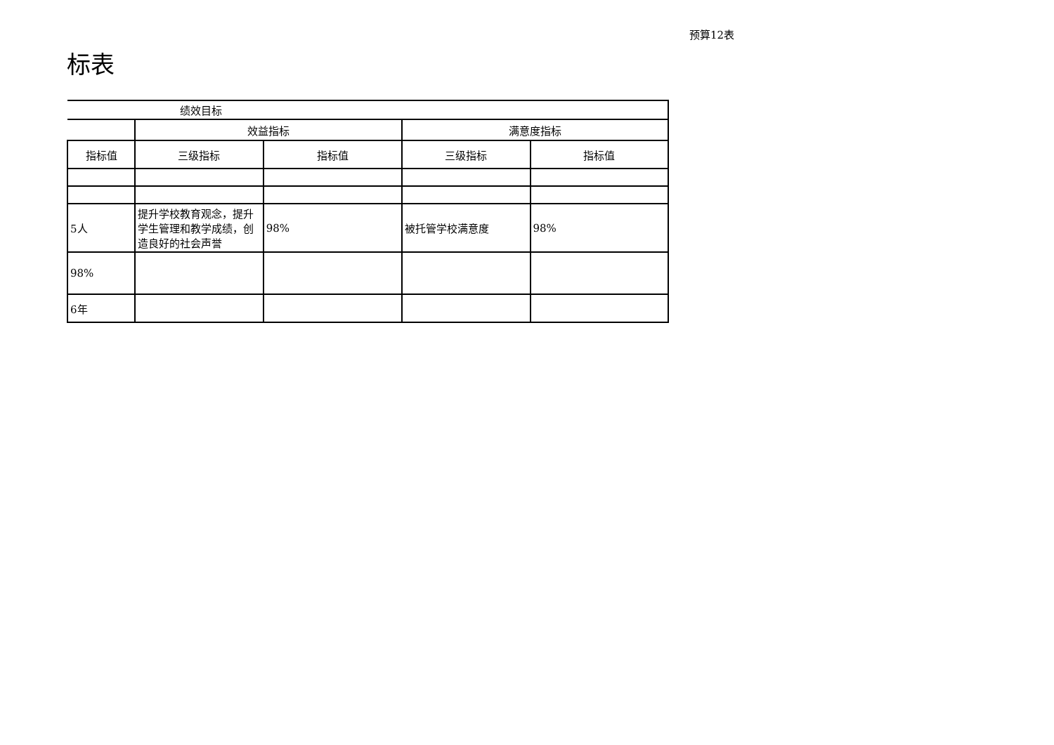预算12表
标表
| 绩效目标 | | | | |
| --- | --- | --- | --- | --- |
| | 效益指标 | | 满意度指标 | |
| 指标值 | 三级指标 | 指标值 | 三级指标 | 指标值 |
| 5人 | 提升学校教育观念，提升学生管理和教学成绩，创造良好的社会声誉 | 98% | 被托管学校满意度 | 98% |
| 98% | | | | |
| 6年 | | | | |